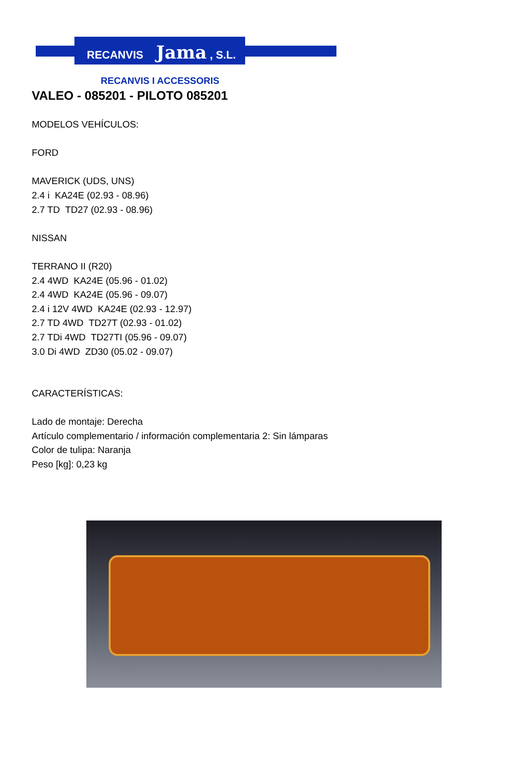RECANVIS Jama , S.L.
RECANVIS I ACCESSORIS
VALEO - 085201 - PILOTO 085201
MODELOS VEHÍCULOS:
FORD
MAVERICK (UDS, UNS)
2.4 i KA24E (02.93 - 08.96)
2.7 TD TD27 (02.93 - 08.96)
NISSAN
TERRANO II (R20)
2.4 4WD KA24E (05.96 - 01.02)
2.4 4WD KA24E (05.96 - 09.07)
2.4 i 12V 4WD KA24E (02.93 - 12.97)
2.7 TD 4WD TD27T (02.93 - 01.02)
2.7 TDi 4WD TD27TI (05.96 - 09.07)
3.0 Di 4WD ZD30 (05.02 - 09.07)
CARACTERÍSTICAS:
Lado de montaje: Derecha
Artículo complementario / información complementaria 2: Sin lámparas
Color de tulipa: Naranja
Peso [kg]: 0,23 kg